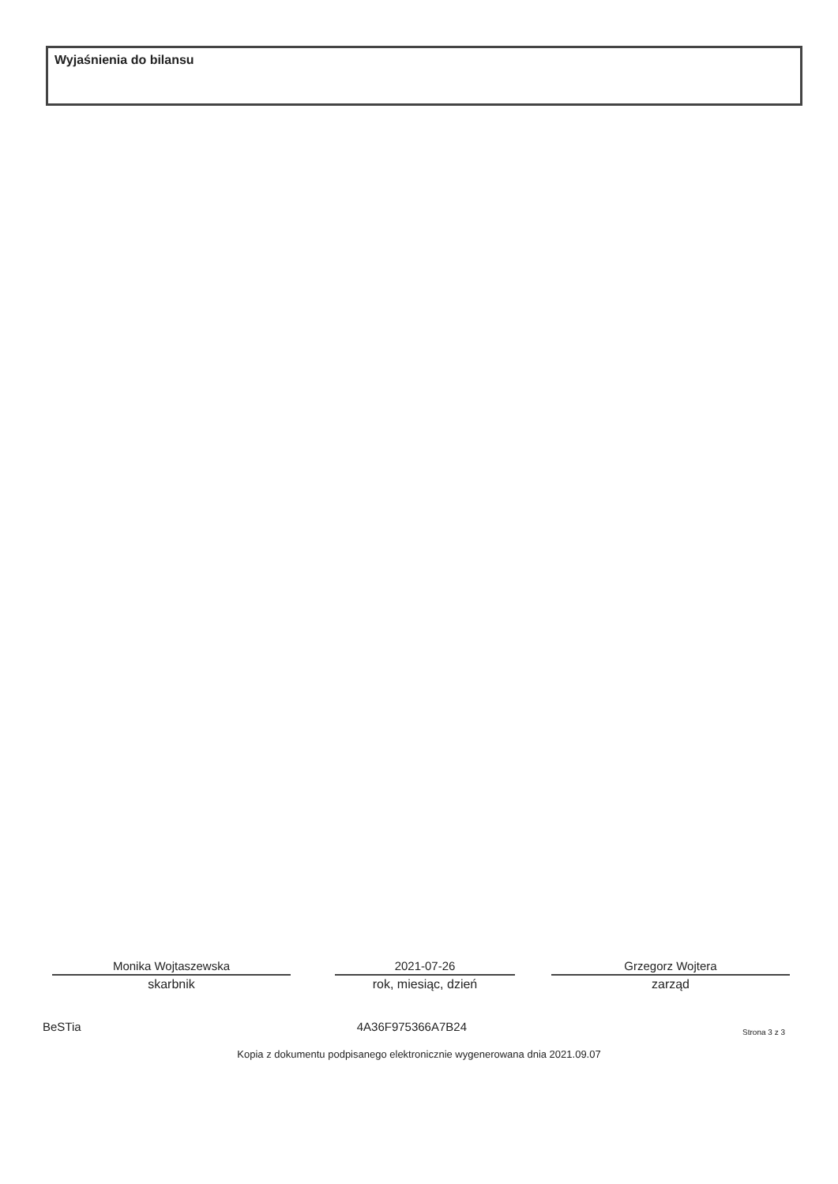Wyjaśnienia do bilansu
Monika Wojtaszewska
skarbnik
2021-07-26
rok, miesiąc, dzień
Grzegorz Wojtera
zarząd
BeSTia 4A36F975366A7B24 Strona 3 z 3
Kopia z dokumentu podpisanego elektronicznie wygenerowana dnia 2021.09.07